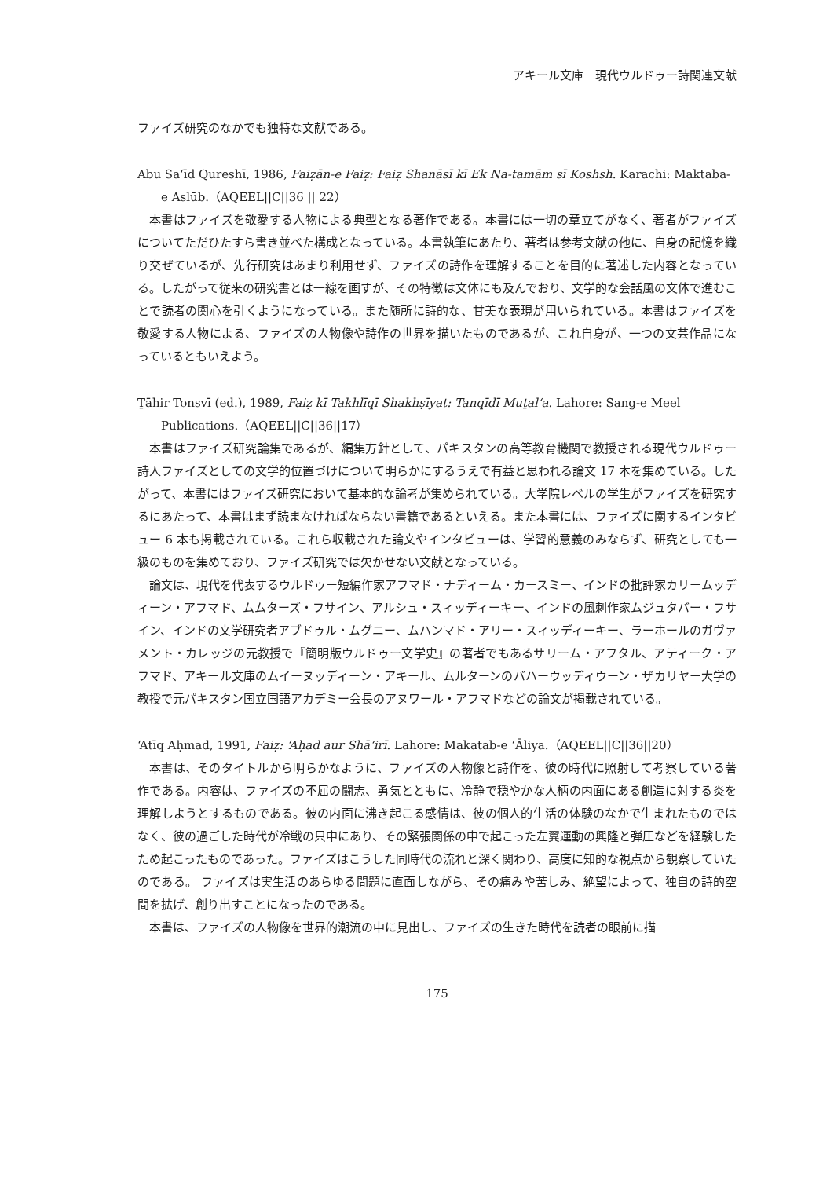アキール文庫　現代ウルドゥー詩関連文献
ファイズ研究のなかでも独特な文献である。
Abu Sa‘īd Qureshī, 1986, Faiẓān-e Faiẓ: Faiẓ Shanāsī kī Ek Na-tamām sī Koshsh. Karachi: Maktaba-e Aslūb.（AQEEL||C||36 || 22）
本書はファイズを敬愛する人物による典型となる著作である。本書には一切の章立てがなく、著者がファイズについてただひたすら書き並べた構成となっている。本書執筆にあたり、著者は参考文献の他に、自身の記憶を織り交ぜているが、先行研究はあまり利用せず、ファイズの詩作を理解することを目的に著述した内容となっている。したがって従来の研究書とは一線を画すが、その特徴は文体にも及んでおり、文学的な会話風の文体で進むことで読者の関心を引くようになっている。また随所に詩的な、甘美な表現が用いられている。本書はファイズを敬愛する人物による、ファイズの人物像や詩作の世界を描いたものであるが、これ自身が、一つの文芸作品になっているともいえよう。
Ṯāhir Tonsvī (ed.), 1989, Faiẓ kī Takhlīqī Shakhṣīyat: Tanqīdī Muṯal‘a. Lahore: Sang-e Meel Publications.（AQEEL||C||36||17）
本書はファイズ研究論集であるが、編集方針として、パキスタンの高等教育機関で教授される現代ウルドゥー詩人ファイズとしての文学的位置づけについて明らかにするうえで有益と思われる論文 17 本を集めている。したがって、本書にはファイズ研究において基本的な論考が集められている。大学院レベルの学生がファイズを研究するにあたって、本書はまず読まなければならない書籍であるといえる。また本書には、ファイズに関するインタビュー 6 本も掲載されている。これら収載された論文やインタビューは、学習的意義のみならず、研究としても一級のものを集めており、ファイズ研究では欠かせない文献となっている。
論文は、現代を代表するウルドゥー短編作家アフマド・ナディーム・カースミー、インドの批評家カリームッディーン・アフマド、ムムターズ・フサイン、アルシュ・スィッディーキー、インドの風刺作家ムジュタバー・フサイン、インドの文学研究者アブドゥル・ムグニー、ムハンマド・アリー・スィッディーキー、ラーホールのガヴァメント・カレッジの元教授で『簡明版ウルドゥー文学史』の著者でもあるサリーム・アフタル、アティーク・アフマド、アキール文庫のムイーヌッディーン・アキール、ムルターンのバハーウッディウーン・ザカリヤー大学の教授で元パキスタン国立国語アカデミー会長のアヌワール・アフマドなどの論文が掲載されている。
‘Atīq Aḥmad, 1991, Faiẓ: ‘Aḥad aur Shā‘irī. Lahore: Makatab-e ‘Āliya.（AQEEL||C||36||20）
本書は、そのタイトルから明らかなように、ファイズの人物像と詩作を、彼の時代に照射して考察している著作である。内容は、ファイズの不屈の闘志、勇気とともに、冷静で穏やかな人柄の内面にある創造に対する炎を理解しようとするものである。彼の内面に沸き起こる感情は、彼の個人的生活の体験のなかで生まれたものではなく、彼の過ごした時代が冷戦の只中にあり、その緊張関係の中で起こった左翼運動の興隆と弾圧などを経験したため起こったものであった。ファイズはこうした同時代の流れと深く関わり、高度に知的な視点から観察していたのである。 ファイズは実生活のあらゆる問題に直面しながら、その痛みや苦しみ、絶望によって、独自の詩的空間を拡げ、創り出すことになったのである。
本書は、ファイズの人物像を世界的潮流の中に見出し、ファイズの生きた時代を読者の眼前に描
175